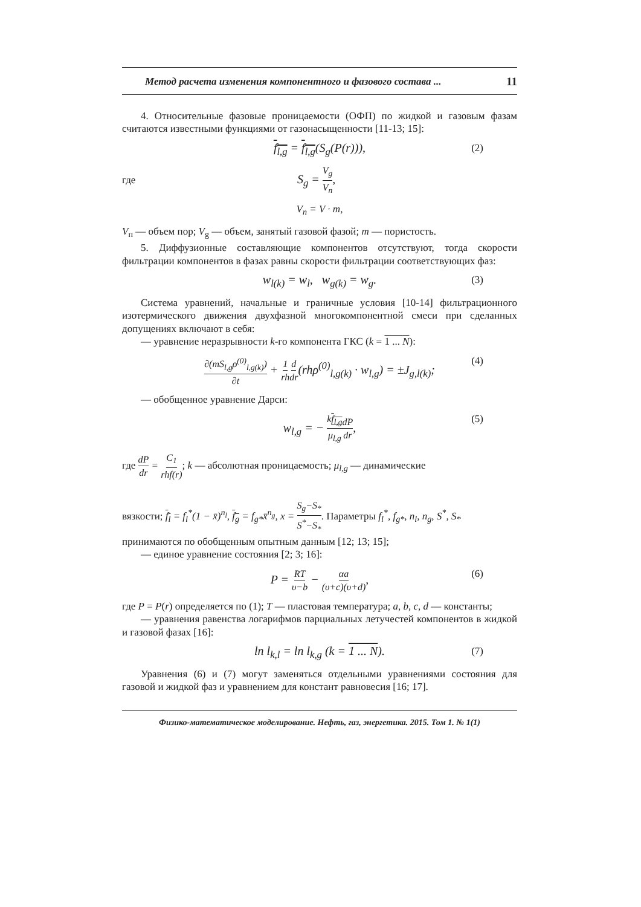Метод расчета изменения компонентного и фазового состава ... 11
4. Относительные фазовые проницаемости (ОФП) по жидкой и газовым фазам считаются известными функциями от газонасыщенности [11-13; 15]:
f<sub>l,g</sub> = f<sub>l,g</sub>(S<sub>g</sub>(P(r))), (2)
где S<sub>g</sub> = V<sub>g</sub> V<sub>п</sub>,
V<sub>п</sub> = V · m,
V<sub>п</sub> — объем пор; V<sub>g</sub> — объем, занятый газовой фазой; m — пористость.
5. Диффузионные составляющие компонентов отсутствуют, тогда скорости фильтрации компонентов в фазах равны скорости фильтрации соответствующих фаз:
w<sub>l(k)</sub> = w<sub>l</sub>, w<sub>g(k)</sub> = w<sub>g</sub>. (3)
Система уравнений, начальные и граничные условия [10-14] фильтрационного изотермического движения двухфазной многокомпонентной смеси при сделанных допущениях включают в себя:
— уравнение неразрывности k-го компонента ГКС (k = 1 ... N):
∂(mS<sub>l,g</sub>ρ<sup>(0)</sup><sub>l,g(k)</sub>) ∂t + 1 rh d dr(rhρ<sup>(0)</sup><sub>l,g(k)</sub> · w<sub>l,g</sub>) = ±J<sub>g,l(k)</sub>; (4)
— обобщенное уравнение Дарси:
w<sub>l,g</sub> = − kf<sub>l,g</sub> μ<sub>l,g</sub> dP dr, (5)
где dP dr = C<sub>1</sub> rhf(r); k — абсолютная проницаемость; μ<sub>l,g</sub> — динамические
вязкости; f<sub>l</sub> = f<sub>l</sub><sup>*</sup>(1 − x̄)<sup>n<sub>l</sub></sup>, f<sub>g</sub> = f<sub>g*</sub>x̄<sup>n<sub>g</sub></sup>, x = S<sub>g</sub>−S<sub>*</sub> S<sup>*</sup>−S<sub>*</sub>. Параметры f<sub>l</sub><sup>*</sup>, f<sub>g*</sub>, n<sub>l</sub>, n<sub>g</sub>, S<sup>*</sup>, S<sub>*</sub>
принимаются по обобщенным опытным данным [12; 13; 15];
— единое уравнение состояния [2; 3; 16]:
P = RT υ−b − αa (υ+c)(υ+d), (6)
где P = P(r) определяется по (1); T — пластовая температура; a, b, c, d — константы;
— уравнения равенства логарифмов парциальных летучестей компонентов в жидкой и газовой фазах [16]:
ln l<sub>k,l</sub> = ln l<sub>k,g</sub> (k = 1 ... N). (7)
Уравнения (6) и (7) могут заменяться отдельными уравнениями состояния для газовой и жидкой фаз и уравнением для констант равновесия [16; 17].
Физико-математическое моделирование. Нефть, газ, энергетика. 2015. Том 1. № 1(1)